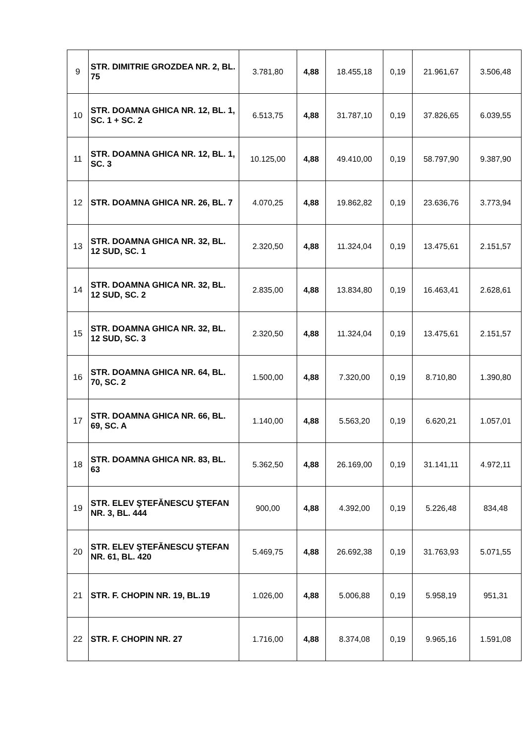| 9 | STR. DIMITRIE GROZDEA NR. 2, BL. 75 | 3.781,80 | 4,88 | 18.455,18 | 0,19 | 21.961,67 | 3.506,48 |
| 10 | STR. DOAMNA GHICA NR. 12, BL. 1, SC. 1 + SC. 2 | 6.513,75 | 4,88 | 31.787,10 | 0,19 | 37.826,65 | 6.039,55 |
| 11 | STR. DOAMNA GHICA NR. 12, BL. 1, SC. 3 | 10.125,00 | 4,88 | 49.410,00 | 0,19 | 58.797,90 | 9.387,90 |
| 12 | STR. DOAMNA GHICA NR. 26, BL. 7 | 4.070,25 | 4,88 | 19.862,82 | 0,19 | 23.636,76 | 3.773,94 |
| 13 | STR. DOAMNA GHICA NR. 32, BL. 12 SUD, SC. 1 | 2.320,50 | 4,88 | 11.324,04 | 0,19 | 13.475,61 | 2.151,57 |
| 14 | STR. DOAMNA GHICA NR. 32, BL. 12 SUD, SC. 2 | 2.835,00 | 4,88 | 13.834,80 | 0,19 | 16.463,41 | 2.628,61 |
| 15 | STR. DOAMNA GHICA NR. 32, BL. 12 SUD, SC. 3 | 2.320,50 | 4,88 | 11.324,04 | 0,19 | 13.475,61 | 2.151,57 |
| 16 | STR. DOAMNA GHICA NR. 64, BL. 70, SC. 2 | 1.500,00 | 4,88 | 7.320,00 | 0,19 | 8.710,80 | 1.390,80 |
| 17 | STR. DOAMNA GHICA NR. 66, BL. 69, SC. A | 1.140,00 | 4,88 | 5.563,20 | 0,19 | 6.620,21 | 1.057,01 |
| 18 | STR. DOAMNA GHICA NR. 83, BL. 63 | 5.362,50 | 4,88 | 26.169,00 | 0,19 | 31.141,11 | 4.972,11 |
| 19 | STR. ELEV ŞTEFĂNESCU ŞTEFAN NR. 3, BL. 444 | 900,00 | 4,88 | 4.392,00 | 0,19 | 5.226,48 | 834,48 |
| 20 | STR. ELEV ŞTEFĂNESCU ŞTEFAN NR. 61, BL. 420 | 5.469,75 | 4,88 | 26.692,38 | 0,19 | 31.763,93 | 5.071,55 |
| 21 | STR. F. CHOPIN NR. 19, BL.19 | 1.026,00 | 4,88 | 5.006,88 | 0,19 | 5.958,19 | 951,31 |
| 22 | STR. F. CHOPIN NR. 27 | 1.716,00 | 4,88 | 8.374,08 | 0,19 | 9.965,16 | 1.591,08 |